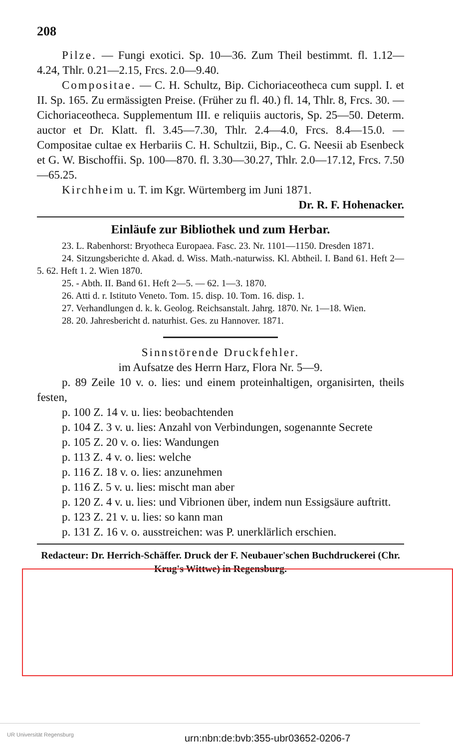208
Pilze. — Fungi exotici. Sp. 10—36. Zum Theil bestimmt. fl. 1.12—4.24, Thlr. 0.21—2.15, Frcs. 2.0—9.40.
Compositae. — C. H. Schultz, Bip. Cichoriaceotheca cum suppl. I. et II. Sp. 165. Zu ermässigten Preise. (Früher zu fl. 40.) fl. 14, Thlr. 8, Frcs. 30. — Cichoriaceotheca. Supplementum III. e reliquiis auctoris, Sp. 25—50. Determ. auctor et Dr. Klatt. fl. 3.45—7.30, Thlr. 2.4—4.0, Frcs. 8.4—15.0. — Compositae cultae ex Herbariis C. H. Schultzii, Bip., C. G. Neesii ab Esenbeck et G. W. Bischoffii. Sp. 100—870. fl. 3.30—30.27, Thlr. 2.0—17.12, Frcs. 7.50—65.25.
Kirchheim u. T. im Kgr. Würtemberg im Juni 1871.
Dr. R. F. Hohenacker.
Einläufe zur Bibliothek und zum Herbar.
23. L. Rabenhorst: Bryotheca Europaea. Fasc. 23. Nr. 1101—1150. Dresden 1871.
24. Sitzungsberichte d. Akad. d. Wiss. Math.-naturwiss. Kl. Abtheil. I. Band 61. Heft 2—5. 62. Heft 1. 2. Wien 1870.
25. - Abth. II. Band 61. Heft 2—5. — 62. 1—3. 1870.
26. Atti d. r. Istituto Veneto. Tom. 15. disp. 10. Tom. 16. disp. 1.
27. Verhandlungen d. k. k. Geolog. Reichsanstalt. Jahrg. 1870. Nr. 1—18. Wien.
28. 20. Jahresbericht d. naturhist. Ges. zu Hannover. 1871.
Sinnstörende Druckfehler.
im Aufsatze des Herrn Harz, Flora Nr. 5—9.
p. 89 Zeile 10 v. o. lies: und einem proteinhaltigen, organisirten, theils festen,
p. 100 Z. 14 v. u. lies: beobachtenden
p. 104 Z. 3 v. u. lies: Anzahl von Verbindungen, sogenannte Secrete
p. 105 Z. 20 v. o. lies: Wandungen
p. 113 Z. 4 v. o. lies: welche
p. 116 Z. 18 v. o. lies: anzunehmen
p. 116 Z. 5 v. u. lies: mischt man aber
p. 120 Z. 4 v. u. lies: und Vibrionen über, indem nun Essigsäure auftritt.
p. 123 Z. 21 v. u. lies: so kann man
p. 131 Z. 16 v. o. ausstreichen: was P. unerklärlich erschien.
Redacteur: Dr. Herrich-Schäffer. Druck der F. Neubauer'schen Buchdruckerei (Chr. Krug's Wittwe) in Regensburg.
UR Universität Regensburg urn:nbn:de:bvb:355-ubr03652-0206-7